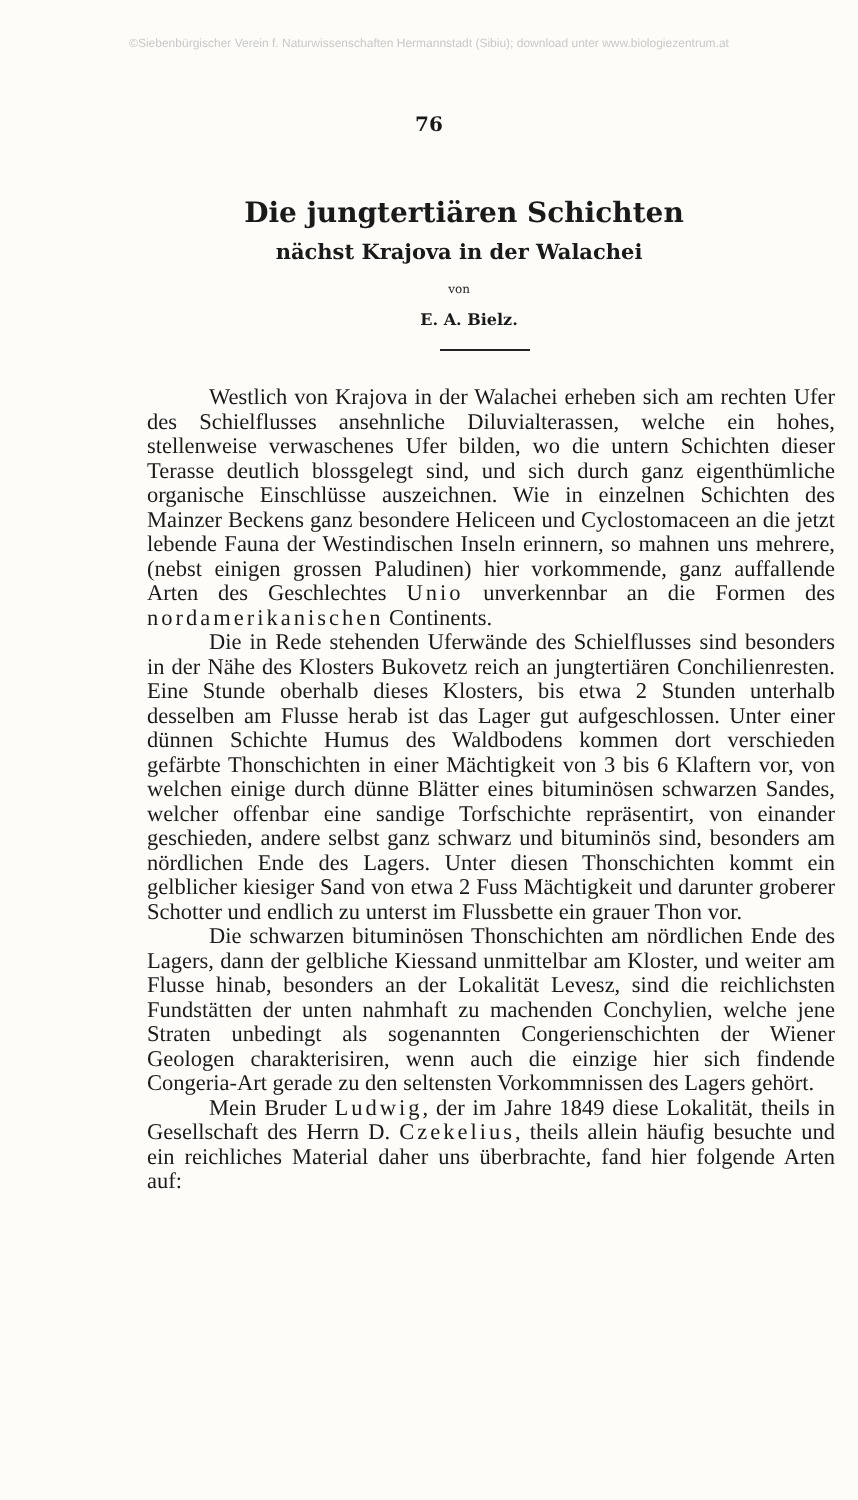©Siebenbürgischer Verein f. Naturwissenschaften Hermannstadt (Sibiu); download unter www.biologiezentrum.at
76
Die jungtertiären Schichten
nächst Krajova in der Walachei
von
E. A. Bielz.
Westlich von Krajova in der Walachei erheben sich am rechten Ufer des Schielflusses ansehnliche Diluvialterassen, welche ein hohes, stellenweise verwaschenes Ufer bilden, wo die untern Schichten dieser Terasse deutlich blossgelegt sind, und sich durch ganz eigenthümliche organische Einschlüsse auszeichnen. Wie in einzelnen Schichten des Mainzer Beckens ganz besondere Heliceen und Cyclostomaceen an die jetzt lebende Fauna der Westindischen Inseln erinnern, so mahnen uns mehrere, (nebst einigen grossen Paludinen) hier vorkommende, ganz auffallende Arten des Geschlechtes Unio unverkennbar an die Formen des nordamerikanischen Continents.
Die in Rede stehenden Uferwände des Schielflusses sind besonders in der Nähe des Klosters Bukovetz reich an jungtertiären Conchilienresten. Eine Stunde oberhalb dieses Klosters, bis etwa 2 Stunden unterhalb desselben am Flusse herab ist das Lager gut aufgeschlossen. Unter einer dünnen Schichte Humus des Waldbodens kommen dort verschieden gefärbte Thonschichten in einer Mächtigkeit von 3 bis 6 Klaftern vor, von welchen einige durch dünne Blätter eines bituminösen schwarzen Sandes, welcher offenbar eine sandige Torfschichte repräsentirt, von einander geschieden, andere selbst ganz schwarz und bituminös sind, besonders am nördlichen Ende des Lagers. Unter diesen Thonschichten kommt ein gelblicher kiesiger Sand von etwa 2 Fuss Mächtigkeit und darunter groberer Schotter und endlich zu unterst im Flussbette ein grauer Thon vor.
Die schwarzen bituminösen Thonschichten am nördlichen Ende des Lagers, dann der gelbliche Kiessand unmittelbar am Kloster, und weiter am Flusse hinab, besonders an der Lokalität Levesz, sind die reichlichsten Fundstätten der unten nahmhaft zu machenden Conchylien, welche jene Straten unbedingt als sogenannten Congerienschichten der Wiener Geologen charakterisiren, wenn auch die einzige hier sich findende Congeria-Art gerade zu den seltensten Vorkommnissen des Lagers gehört.
Mein Bruder Ludwig, der im Jahre 1849 diese Lokalität, theils in Gesellschaft des Herrn D. Czekelius, theils allein häufig besuchte und ein reichliches Material daher uns überbrachte, fand hier folgende Arten auf: